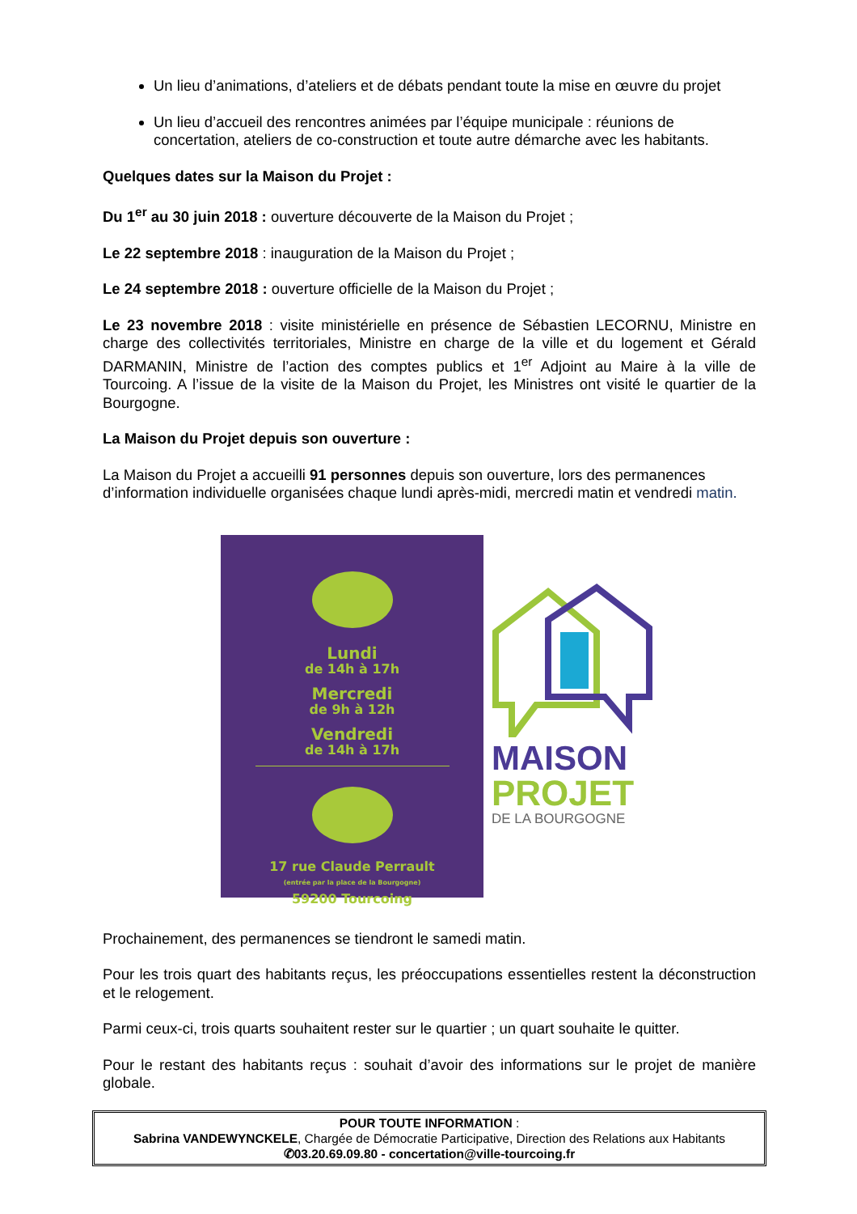Un lieu d’animations, d’ateliers et de débats pendant toute la mise en œuvre du projet
Un lieu d’accueil des rencontres animées par l’équipe municipale : réunions de concertation, ateliers de co-construction et toute autre démarche avec les habitants.
Quelques dates sur la Maison du Projet :
Du 1<sup>er</sup> au 30 juin 2018 : ouverture découverte de la Maison du Projet ;
Le 22 septembre 2018 : inauguration de la Maison du Projet ;
Le 24 septembre 2018 : ouverture officielle de la Maison du Projet ;
Le 23 novembre 2018 : visite ministérielle en présence de Sébastien LECORNU, Ministre en charge des collectivités territoriales, Ministre en charge de la ville et du logement et Gérald DARMANIN, Ministre de l’action des comptes publics et 1<sup>er</sup> Adjoint au Maire à la ville de Tourcoing. A l’issue de la visite de la Maison du Projet, les Ministres ont visité le quartier de la Bourgogne.
La Maison du Projet depuis son ouverture :
La Maison du Projet a accueilli 91 personnes depuis son ouverture, lors des permanences d’information individuelle organisées chaque lundi après-midi, mercredi matin et vendredi matin.
Lundi
de 14h à 17h
Mercredi
de 9h à 12h
Vendredi
de 14h à 17h
17 rue Claude Perrault
(entrée par la place de la Bourgogne)
59200 Tourcoing
MAISON
PROJET
DE LA BOURGOGNE
Prochainement, des permanences se tiendront le samedi matin.
Pour les trois quart des habitants reçus, les préoccupations essentielles restent la déconstruction et le relogement.
Parmi ceux-ci, trois quarts souhaitent rester sur le quartier ; un quart souhaite le quitter.
Pour le restant des habitants reçus : souhait d’avoir des informations sur le projet de manière globale.
POUR TOUTE INFORMATION :
Sabrina VANDEWYNCKELE, Chargée de Démocratie Participative, Direction des Relations aux Habitants
✆03.20.69.09.80 - concertation@ville-tourcoing.fr